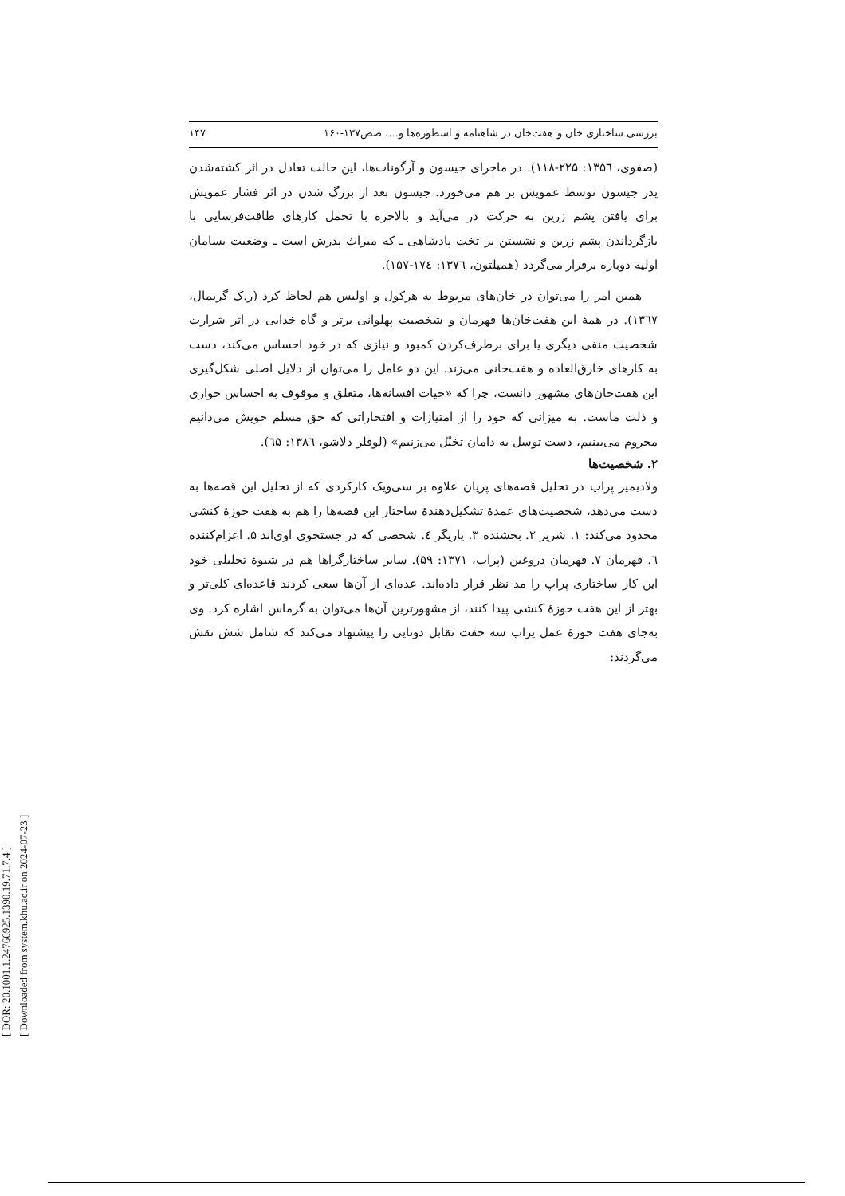[ DOR: 20.1001.1.24766925.1390.19.71.7.4 ]
[ Downloaded from system.khu.ac.ir on 2024-07-23 ]
بررسی ساختاری خان و هفت‌خان در شاهنامه و اسطوره‌ها و...، صص۱۳۷-۱۶۰ ۱۴۷
(صفوی، ۱۳۵٦: ۲۲۵-۱۱۸). در ماجرای جیسون و آرگونات‌ها، این حالت تعادل در اثر کشته‌شدن پدر جیسون توسط عمویش بر هم می‌خورد. جیسون بعد از بزرگ شدن در اثر فشار عمویش برای یافتن پشم زرین به حرکت در می‌آید و بالاخره با تحمل کارهای طاقت‌فرسایی با بازگرداندن پشم زرین و نشستن بر تخت پادشاهی ـ که میراث پدرش است ـ وضعیت بسامان اولیه دوباره برقرار می‌گردد (همیلتون، ۱۳۷٦: ۱۷٤-۱۵۷).
همین امر را می‌توان در خان‌های مربوط به هرکول و اولیس هم لحاظ کرد (ر.ک گریمال، ۱۳٦۷). در همهٔ این هفت‌خان‌ها قهرمان و شخصیت پهلوانی برتر و گاه خدایی در اثر شرارت شخصیت منفی دیگری یا برای برطرف‌کردن کمبود و نیازی که در خود احساس می‌کند، دست به کارهای خارق‌العاده و هفت‌خانی می‌زند. این دو عامل را می‌توان از دلایل اصلی شکل‌گیری این هفت‌خان‌های مشهور دانست، چرا که «حیات افسانه‌ها، متعلق و موقوف به احساس خواری و ذلت ماست. به میزانی که خود را از امتیازات و افتخاراتی که حق مسلم خویش می‌دانیم محروم می‌بینیم، دست توسل به دامان تخیّل می‌زنیم» (لوفلر دلاشو، ۱۳۸٦: ٦۵).
۲. شخصیت‌ها
ولادیمیر پراپ در تحلیل قصه‌های پریان علاوه بر سی‌ویک کارکردی که از تحلیل این قصه‌ها به دست می‌دهد، شخصیت‌های عمدهٔ تشکیل‌دهندهٔ ساختار این قصه‌ها را هم به هفت حوزهٔ کنشی محدود می‌کند: ۱. شریر ۲. بخشنده ۳. یاریگر ٤. شخصی که در جستجوی اوی‌اند ۵. اعزام‌کننده ٦. قهرمان ۷. قهرمان دروغین (پراپ، ۱۳۷۱: ۵۹). سایر ساختارگراها هم در شیوهٔ تحلیلی خود این کار ساختاری پراپ را مد نظر قرار داده‌اند. عده‌ای از آن‌ها سعی کردند قاعده‌ای کلی‌تر و بهتر از این هفت حوزهٔ کنشی پیدا کنند، از مشهورترین آن‌ها می‌توان به گرماس اشاره کرد. وی به‌جای هفت حوزهٔ عمل پراپ سه جفت تقابل دوتایی را پیشنهاد می‌کند که شامل شش نقش می‌گردند: